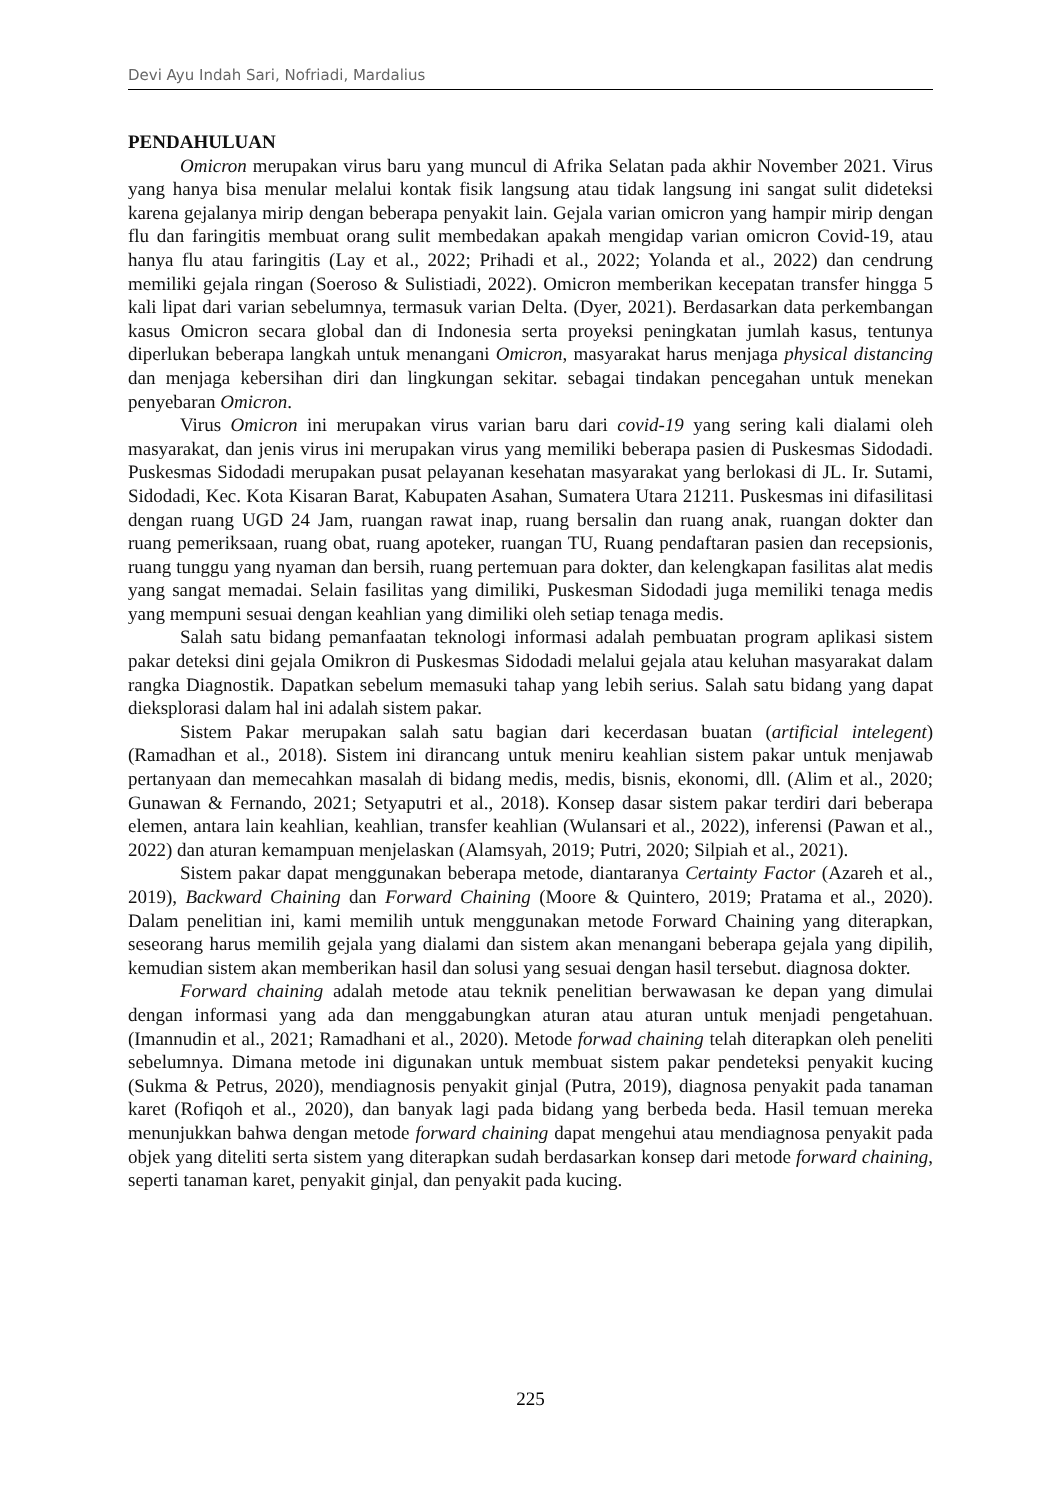Devi Ayu Indah Sari, Nofriadi, Mardalius
PENDAHULUAN
Omicron merupakan virus baru yang muncul di Afrika Selatan pada akhir November 2021. Virus yang hanya bisa menular melalui kontak fisik langsung atau tidak langsung ini sangat sulit dideteksi karena gejalanya mirip dengan beberapa penyakit lain. Gejala varian omicron yang hampir mirip dengan flu dan faringitis membuat orang sulit membedakan apakah mengidap varian omicron Covid-19, atau hanya flu atau faringitis (Lay et al., 2022; Prihadi et al., 2022; Yolanda et al., 2022) dan cendrung memiliki gejala ringan (Soeroso & Sulistiadi, 2022). Omicron memberikan kecepatan transfer hingga 5 kali lipat dari varian sebelumnya, termasuk varian Delta. (Dyer, 2021). Berdasarkan data perkembangan kasus Omicron secara global dan di Indonesia serta proyeksi peningkatan jumlah kasus, tentunya diperlukan beberapa langkah untuk menangani Omicron, masyarakat harus menjaga physical distancing dan menjaga kebersihan diri dan lingkungan sekitar. sebagai tindakan pencegahan untuk menekan penyebaran Omicron.
Virus Omicron ini merupakan virus varian baru dari covid-19 yang sering kali dialami oleh masyarakat, dan jenis virus ini merupakan virus yang memiliki beberapa pasien di Puskesmas Sidodadi. Puskesmas Sidodadi merupakan pusat pelayanan kesehatan masyarakat yang berlokasi di JL. Ir. Sutami, Sidodadi, Kec. Kota Kisaran Barat, Kabupaten Asahan, Sumatera Utara 21211. Puskesmas ini difasilitasi dengan ruang UGD 24 Jam, ruangan rawat inap, ruang bersalin dan ruang anak, ruangan dokter dan ruang pemeriksaan, ruang obat, ruang apoteker, ruangan TU, Ruang pendaftaran pasien dan recepsionis, ruang tunggu yang nyaman dan bersih, ruang pertemuan para dokter, dan kelengkapan fasilitas alat medis yang sangat memadai. Selain fasilitas yang dimiliki, Puskesman Sidodadi juga memiliki tenaga medis yang mempuni sesuai dengan keahlian yang dimiliki oleh setiap tenaga medis.
Salah satu bidang pemanfaatan teknologi informasi adalah pembuatan program aplikasi sistem pakar deteksi dini gejala Omikron di Puskesmas Sidodadi melalui gejala atau keluhan masyarakat dalam rangka Diagnostik. Dapatkan sebelum memasuki tahap yang lebih serius. Salah satu bidang yang dapat dieksplorasi dalam hal ini adalah sistem pakar.
Sistem Pakar merupakan salah satu bagian dari kecerdasan buatan (artificial intelegent) (Ramadhan et al., 2018). Sistem ini dirancang untuk meniru keahlian sistem pakar untuk menjawab pertanyaan dan memecahkan masalah di bidang medis, medis, bisnis, ekonomi, dll. (Alim et al., 2020; Gunawan & Fernando, 2021; Setyaputri et al., 2018). Konsep dasar sistem pakar terdiri dari beberapa elemen, antara lain keahlian, keahlian, transfer keahlian (Wulansari et al., 2022), inferensi (Pawan et al., 2022) dan aturan kemampuan menjelaskan (Alamsyah, 2019; Putri, 2020; Silpiah et al., 2021).
Sistem pakar dapat menggunakan beberapa metode, diantaranya Certainty Factor (Azareh et al., 2019), Backward Chaining dan Forward Chaining (Moore & Quintero, 2019; Pratama et al., 2020). Dalam penelitian ini, kami memilih untuk menggunakan metode Forward Chaining yang diterapkan, seseorang harus memilih gejala yang dialami dan sistem akan menangani beberapa gejala yang dipilih, kemudian sistem akan memberikan hasil dan solusi yang sesuai dengan hasil tersebut. diagnosa dokter.
Forward chaining adalah metode atau teknik penelitian berwawasan ke depan yang dimulai dengan informasi yang ada dan menggabungkan aturan atau aturan untuk menjadi pengetahuan. (Imannudin et al., 2021; Ramadhani et al., 2020). Metode forwad chaining telah diterapkan oleh peneliti sebelumnya. Dimana metode ini digunakan untuk membuat sistem pakar pendeteksi penyakit kucing (Sukma & Petrus, 2020), mendiagnosis penyakit ginjal (Putra, 2019), diagnosa penyakit pada tanaman karet (Rofiqoh et al., 2020), dan banyak lagi pada bidang yang berbeda beda. Hasil temuan mereka menunjukkan bahwa dengan metode forward chaining dapat mengehui atau mendiagnosa penyakit pada objek yang diteliti serta sistem yang diterapkan sudah berdasarkan konsep dari metode forward chaining, seperti tanaman karet, penyakit ginjal, dan penyakit pada kucing.
225